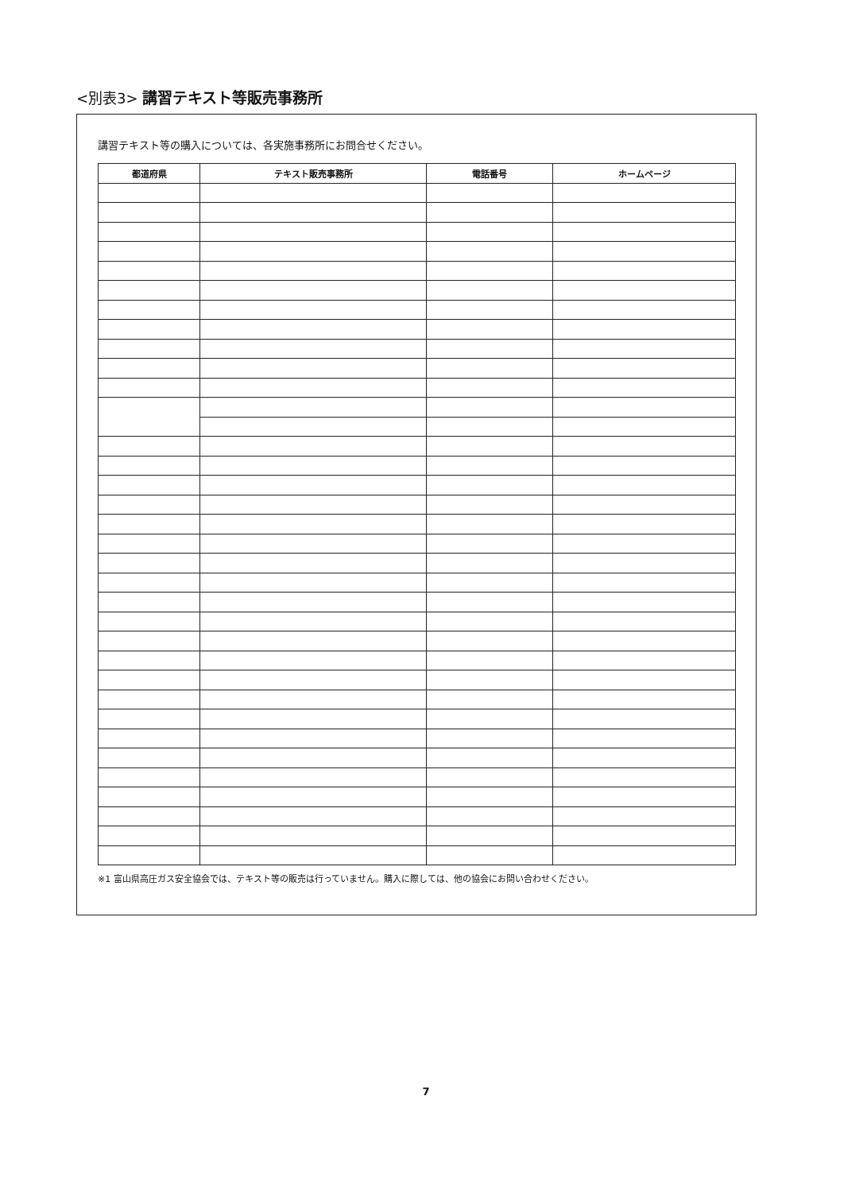<別表3> 講習テキスト等販売事務所
講習テキスト等の購入については、各実施事務所にお問合せください。
| 都道府県 | テキスト販売事務所 | 電話番号 | ホームページ |
| --- | --- | --- | --- |
※1 富山県高圧ガス安全協会では、テキスト等の販売は行っていません。購入に際しては、他の協会にお問い合わせください。
7